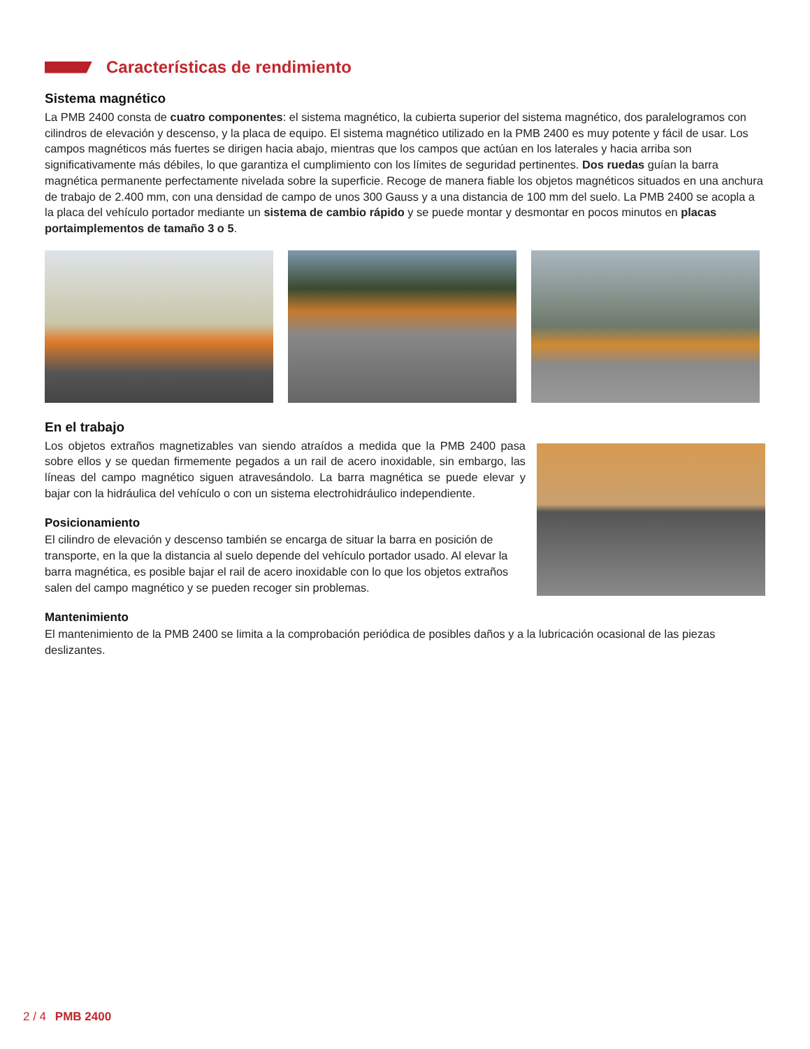Características de rendimiento
Sistema magnético
La PMB 2400 consta de cuatro componentes: el sistema magnético, la cubierta superior del sistema magnético, dos paralelogramos con cilindros de elevación y descenso, y la placa de equipo. El sistema magnético utilizado en la PMB 2400 es muy potente y fácil de usar. Los campos magnéticos más fuertes se dirigen hacia abajo, mientras que los campos que actúan en los laterales y hacia arriba son significativamente más débiles, lo que garantiza el cumplimiento con los límites de seguridad pertinentes. Dos ruedas guían la barra magnética permanente perfectamente nivelada sobre la superficie. Recoge de manera fiable los objetos magnéticos situados en una anchura de trabajo de 2.400 mm, con una densidad de campo de unos 300 Gauss y a una distancia de 100 mm del suelo. La PMB 2400 se acopla a la placa del vehículo portador mediante un sistema de cambio rápido y se puede montar y desmontar en pocos minutos en placas portaimplementos de tamaño 3 o 5.
En el trabajo
Los objetos extraños magnetizables van siendo atraídos a medida que la PMB 2400 pasa sobre ellos y se quedan firmemente pegados a un rail de acero inoxidable, sin embargo, las líneas del campo magnético siguen atravesándolo. La barra magnética se puede elevar y bajar con la hidráulica del vehículo o con un sistema electrohidráulico independiente.
Posicionamiento
El cilindro de elevación y descenso también se encarga de situar la barra en posición de transporte, en la que la distancia al suelo depende del vehículo portador usado. Al elevar la barra magnética, es posible bajar el rail de acero inoxidable con lo que los objetos extraños salen del campo magnético y se pueden recoger sin problemas.
Mantenimiento
El mantenimiento de la PMB 2400 se limita a la comprobación periódica de posibles daños y a la lubricación ocasional de las piezas deslizantes.
2 / 4 PMB 2400